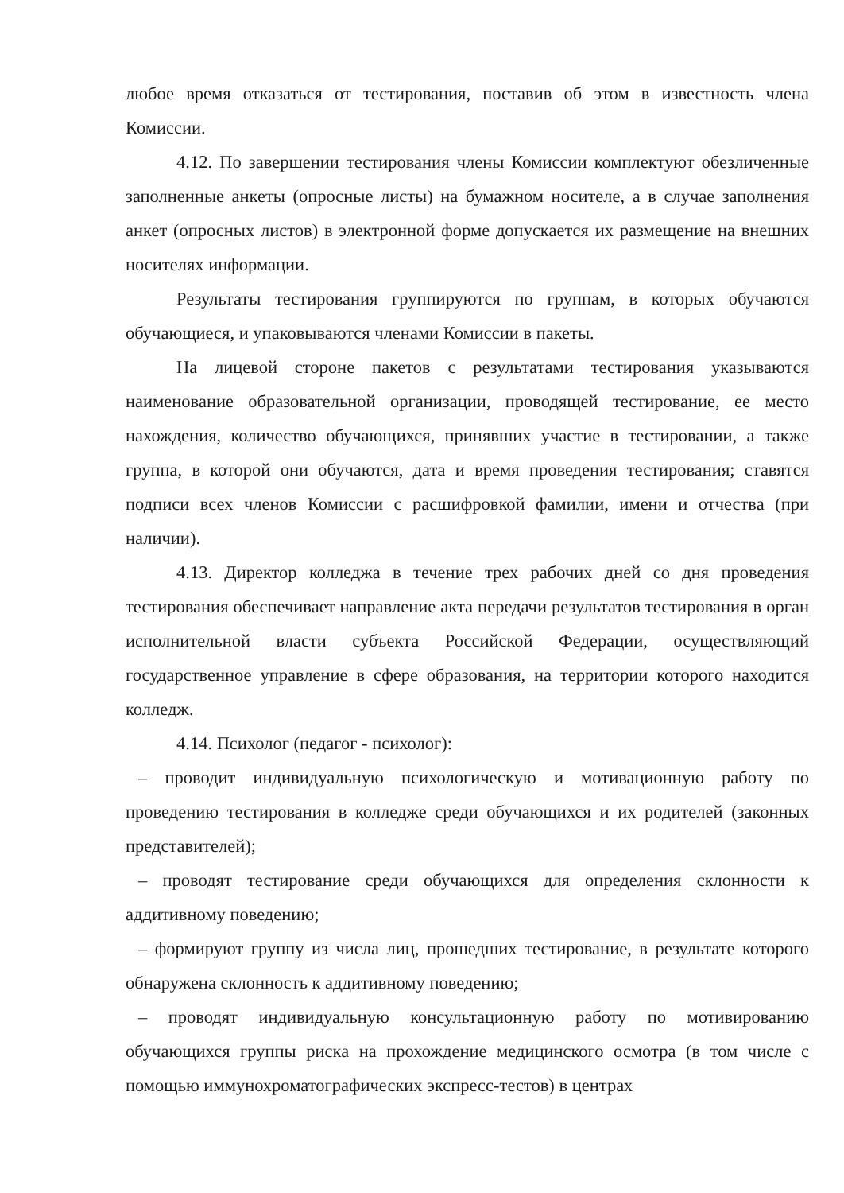любое время отказаться от тестирования, поставив об этом в известность члена Комиссии.
4.12. По завершении тестирования члены Комиссии комплектуют обезличенные заполненные анкеты (опросные листы) на бумажном носителе, а в случае заполнения анкет (опросных листов) в электронной форме допускается их размещение на внешних носителях информации.
Результаты тестирования группируются по группам, в которых обучаются обучающиеся, и упаковываются членами Комиссии в пакеты.
На лицевой стороне пакетов с результатами тестирования указываются наименование образовательной организации, проводящей тестирование, ее место нахождения, количество обучающихся, принявших участие в тестировании, а также группа, в которой они обучаются, дата и время проведения тестирования; ставятся подписи всех членов Комиссии с расшифровкой фамилии, имени и отчества (при наличии).
4.13. Директор колледжа в течение трех рабочих дней со дня проведения тестирования обеспечивает направление акта передачи результатов тестирования в орган исполнительной власти субъекта Российской Федерации, осуществляющий государственное управление в сфере образования, на территории которого находится колледж.
4.14. Психолог (педагог - психолог):
– проводит индивидуальную психологическую и мотивационную работу по проведению тестирования в колледже среди обучающихся и их родителей (законных представителей);
– проводят тестирование среди обучающихся для определения склонности к аддитивному поведению;
– формируют группу из числа лиц, прошедших тестирование, в результате которого обнаружена склонность к аддитивному поведению;
– проводят индивидуальную консультационную работу по мотивированию обучающихся группы риска на прохождение медицинского осмотра (в том числе с помощью иммунохроматографических экспресс-тестов) в центрах